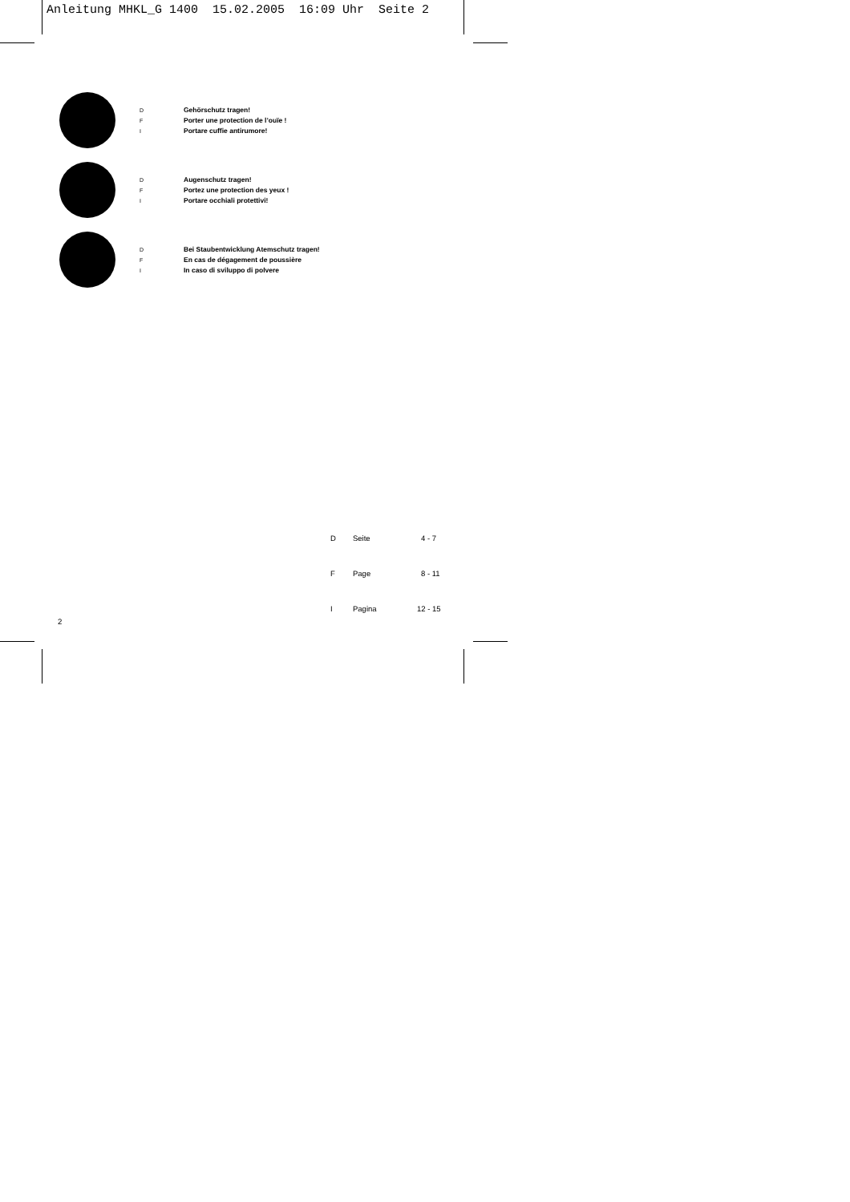Anleitung MHKL_G 1400 15.02.2005 16:09 Uhr Seite 2
D Gehörschutz tragen!
F Porter une protection de l’ouïe !
I Portare cuffie antirumore!
D Augenschutz tragen!
F Portez une protection des yeux !
I Portare occhiali protettivi!
D Bei Staubentwicklung Atemschutz tragen!
F En cas de dégagement de poussière
I In caso di sviluppo di polvere
D Seite 4 - 7
F Page 8 - 11
I Pagina 12 - 15
2